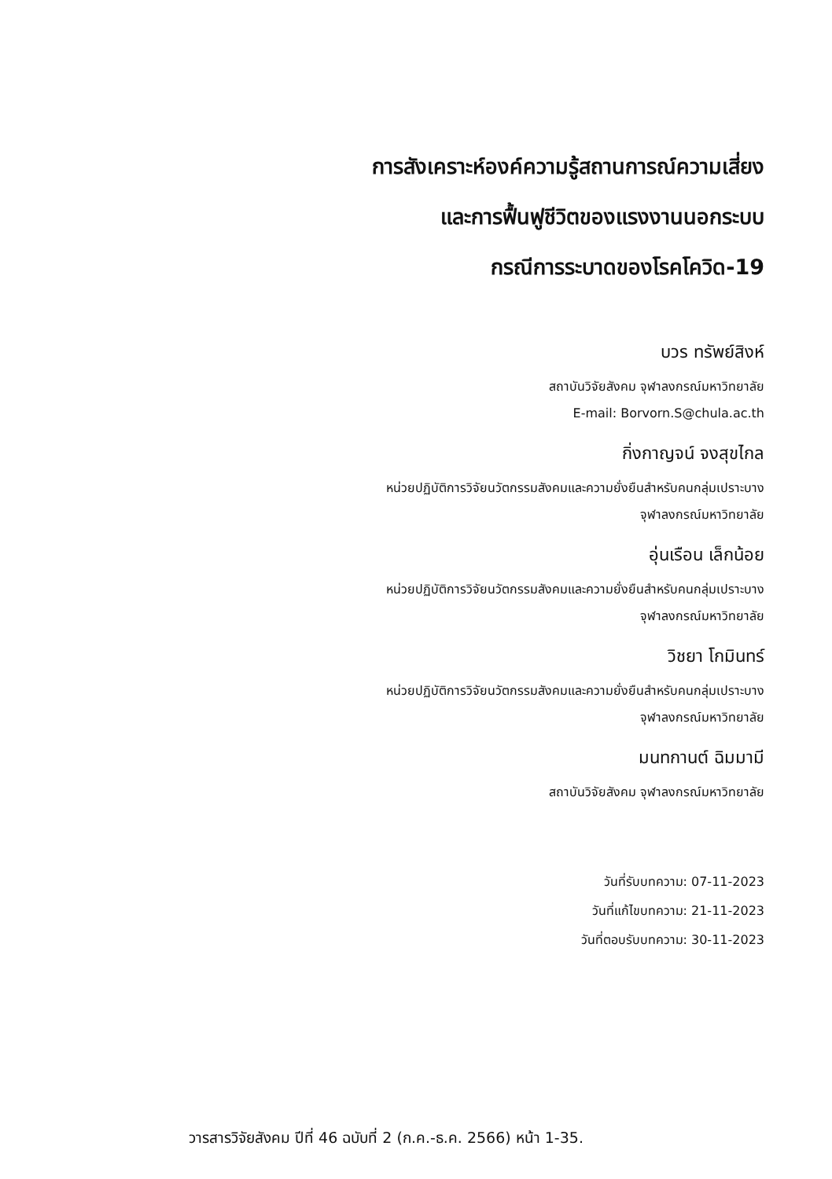การสังเคราะห์องค์ความรู้สถานการณ์ความเสี่ยง
และการฟื้นฟูชีวิตของแรงงานนอกระบบ
กรณีการระบาดของโรคโควิด-19
บวร ทรัพย์สิงห์
สถาบันวิจัยสังคม จุฬาลงกรณ์มหาวิทยาลัย
E-mail: Borvorn.S@chula.ac.th
กิ่งกาญจน์ จงสุขไกล
หน่วยปฏิบัติการวิจัยนวัตกรรมสังคมและความยั่งยืนสำหรับคนกลุ่มเปราะบาง
จุฬาลงกรณ์มหาวิทยาลัย
อุ่นเรือน เล็กน้อย
หน่วยปฏิบัติการวิจัยนวัตกรรมสังคมและความยั่งยืนสำหรับคนกลุ่มเปราะบาง
จุฬาลงกรณ์มหาวิทยาลัย
วิชยา โกมินทร์
หน่วยปฏิบัติการวิจัยนวัตกรรมสังคมและความยั่งยืนสำหรับคนกลุ่มเปราะบาง
จุฬาลงกรณ์มหาวิทยาลัย
มนทกานต์ ฉิมมามี
สถาบันวิจัยสังคม จุฬาลงกรณ์มหาวิทยาลัย
วันที่รับบทความ: 07-11-2023
วันที่แก้ไขบทความ: 21-11-2023
วันที่ตอบรับบทความ: 30-11-2023
วารสารวิจัยสังคม ปีที่ 46 ฉบับที่ 2 (ก.ค.-ธ.ค. 2566) หน้า 1-35.